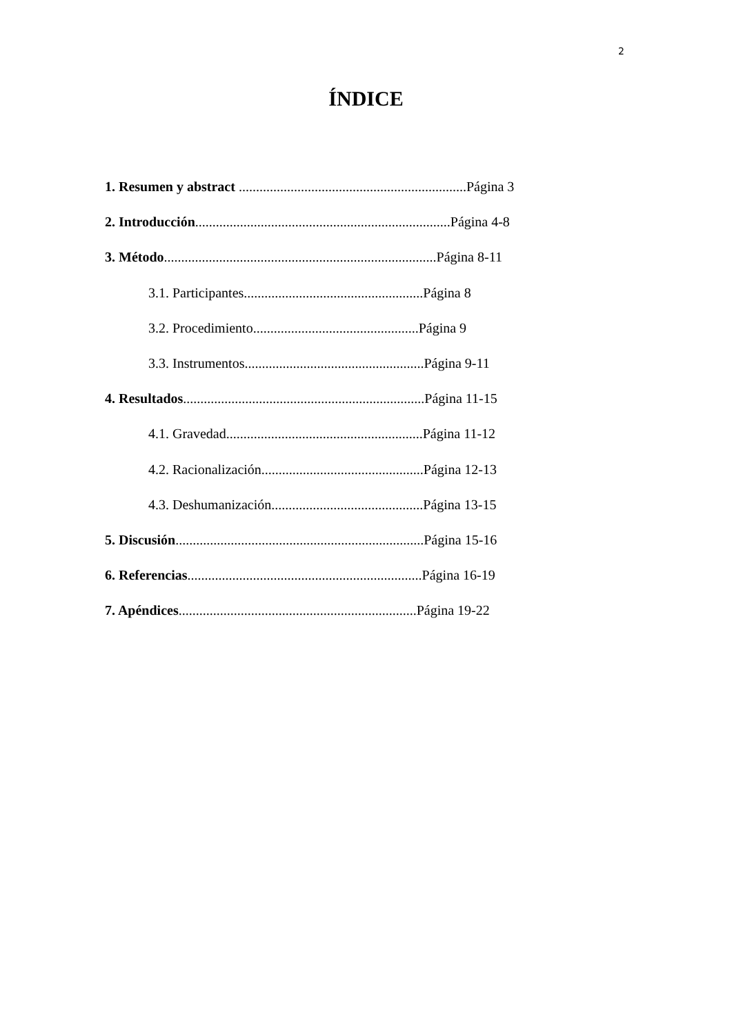2
ÍNDICE
1. Resumen y abstract ..................................................................Página 3
2. Introducción..........................................................................Página 4-8
3. Método...............................................................................Página 8-11
3.1. Participantes....................................................Página 8
3.2. Procedimiento................................................Página 9
3.3. Instrumentos....................................................Página 9-11
4. Resultados......................................................................Página 11-15
4.1. Gravedad.........................................................Página 11-12
4.2. Racionalización...............................................Página 12-13
4.3. Deshumanización............................................Página 13-15
5. Discusión........................................................................Página 15-16
6. Referencias....................................................................Página 16-19
7. Apéndices.....................................................................Página 19-22